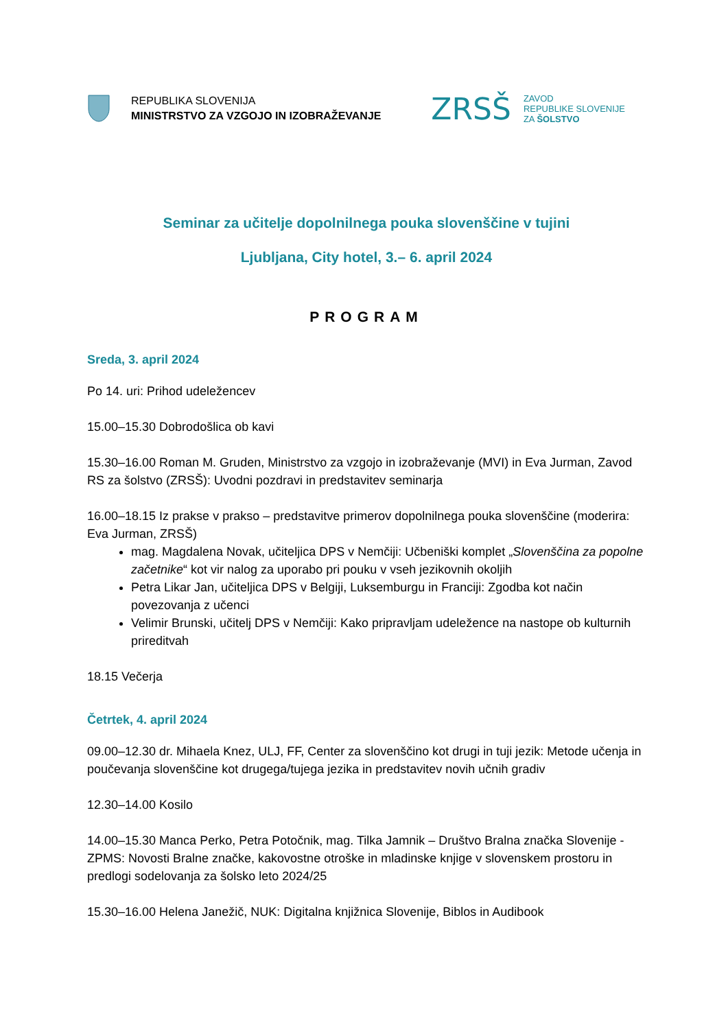REPUBLIKA SLOVENIJA
MINISTRSTVO ZA VZGOJO IN IZOBRAŽEVANJE
ZRSŠ
ZAVOD
REPUBLIKE SLOVENIJE
ZA ŠOLSTVO
Seminar za učitelje dopolnilnega pouka slovenščine v tujini
Ljubljana, City hotel, 3.– 6. april 2024
PROGRAM
Sreda, 3. april 2024
Po 14. uri: Prihod udeležencev
15.00–15.30 Dobrodošlica ob kavi
15.30–16.00 Roman M. Gruden, Ministrstvo za vzgojo in izobraževanje (MVI) in Eva Jurman, Zavod RS za šolstvo (ZRSŠ): Uvodni pozdravi in predstavitev seminarja
16.00–18.15 Iz prakse v prakso – predstavitve primerov dopolnilnega pouka slovenščine (moderira: Eva Jurman, ZRSŠ)
mag. Magdalena Novak, učiteljica DPS v Nemčiji: Učbeniški komplet „Slovenščina za popolne začetnike“ kot vir nalog za uporabo pri pouku v vseh jezikovnih okoljih
Petra Likar Jan, učiteljica DPS v Belgiji, Luksemburgu in Franciji: Zgodba kot način povezovanja z učenci
Velimir Brunski, učitelj DPS v Nemčiji: Kako pripravljam udeležence na nastope ob kulturnih prireditvah
18.15 Večerja
Četrtek, 4. april 2024
09.00–12.30 dr. Mihaela Knez, ULJ, FF, Center za slovenščino kot drugi in tuji jezik: Metode učenja in poučevanja slovenščine kot drugega/tujega jezika in predstavitev novih učnih gradiv
12.30–14.00 Kosilo
14.00–15.30 Manca Perko, Petra Potočnik, mag. Tilka Jamnik – Društvo Bralna značka Slovenije - ZPMS: Novosti Bralne značke, kakovostne otroške in mladinske knjige v slovenskem prostoru in predlogi sodelovanja za šolsko leto 2024/25
15.30–16.00 Helena Janežič, NUK: Digitalna knjižnica Slovenije, Biblos in Audibook